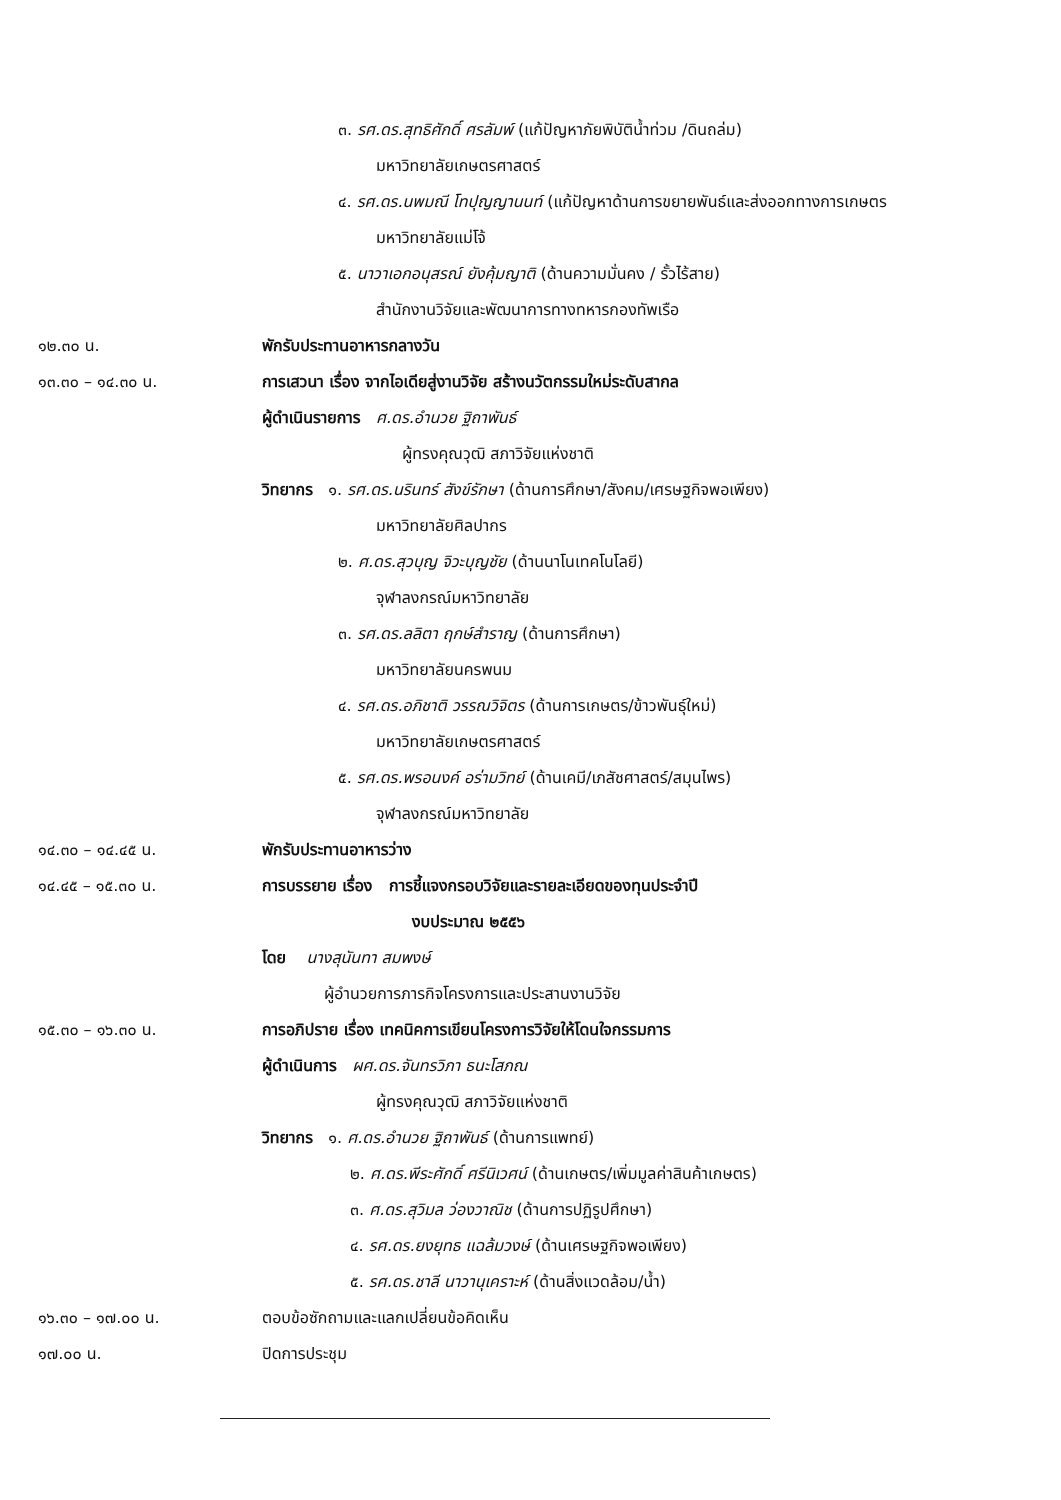๓. รศ.ดร.สุทธิศักดิ์ ศรลัมพ์ (แก้ปัญหาภัยพิบัติน้ำท่วม /ดินถล่ม)
มหาวิทยาลัยเกษตรศาสตร์
๔. รศ.ดร.นพมณี โทปุญญานนท์ (แก้ปัญหาด้านการขยายพันธ์และส่งออกทางการเกษตร
มหาวิทยาลัยแม่โจ้
๕. นาวาเอกอนุสรณ์ ยังคุ้มญาติ (ด้านความมั่นคง / รั้วไร้สาย)
สำนักงานวิจัยและพัฒนาการทางทหารกองทัพเรือ
๑๒.๓๐ น. พักรับประทานอาหารกลางวัน
๑๓.๓๐ – ๑๔.๓๐ น. การเสวนา เรื่อง จากไอเดียสู่งานวิจัย สร้างนวัตกรรมใหม่ระดับสากล
ผู้ดำเนินรายการ ศ.ดร.อำนวย ฐิถาพันธ์
ผู้ทรงคุณวุฒิ สภาวิจัยแห่งชาติ
วิทยากร ๑. รศ.ดร.นรินทร์ สังข์รักษา (ด้านการศึกษา/สังคม/เศรษฐกิจพอเพียง)
มหาวิทยาลัยศิลปากร
๒. ศ.ดร.สุวบุญ จิวะบุญชัย (ด้านนาโนเทคโนโลยี)
จุฬาลงกรณ์มหาวิทยาลัย
๓. รศ.ดร.ลลิตา ฤกษ์สำราญ (ด้านการศึกษา)
มหาวิทยาลัยนครพนม
๔. รศ.ดร.อภิชาติ วรรณวิจิตร (ด้านการเกษตร/ข้าวพันธุ์ใหม่)
มหาวิทยาลัยเกษตรศาสตร์
๕. รศ.ดร.พรอนงค์ อร่ามวิทย์ (ด้านเคมี/เภสัชศาสตร์/สมุนไพร)
จุฬาลงกรณ์มหาวิทยาลัย
๑๔.๓๐ – ๑๔.๔๕ น. พักรับประทานอาหารว่าง
๑๔.๔๕ – ๑๕.๓๐ น. การบรรยาย เรื่อง การชี้แจงกรอบวิจัยและรายละเอียดของทุนประจำปี
งบประมาณ ๒๕๕๖
โดย นางสุนันทา สมพงษ์
ผู้อำนวยการภารกิจโครงการและประสานงานวิจัย
๑๕.๓๐ – ๑๖.๓๐ น. การอภิปราย เรื่อง เทคนิคการเขียนโครงการวิจัยให้โดนใจกรรมการ
ผู้ดำเนินการ ผศ.ดร.จันทรวิภา ธนะโสภณ
ผู้ทรงคุณวุฒิ สภาวิจัยแห่งชาติ
วิทยากร ๑. ศ.ดร.อำนวย ฐิถาพันธ์ (ด้านการแพทย์)
๒. ศ.ดร.พีระศักดิ์ ศรีนิเวศน์ (ด้านเกษตร/เพิ่มมูลค่าสินค้าเกษตร)
๓. ศ.ดร.สุวิมล ว่องวาณิช (ด้านการปฏิรูปศึกษา)
๔. รศ.ดร.ยงยุทธ แฉล้มวงษ์ (ด้านเศรษฐกิจพอเพียง)
๕. รศ.ดร.ชาลี นาวานุเคราะห์ (ด้านสิ่งแวดล้อม/น้ำ)
๑๖.๓๐ – ๑๗.๐๐ น. ตอบข้อซักถามและแลกเปลี่ยนข้อคิดเห็น
๑๗.๐๐ น. ปิดการประชุม